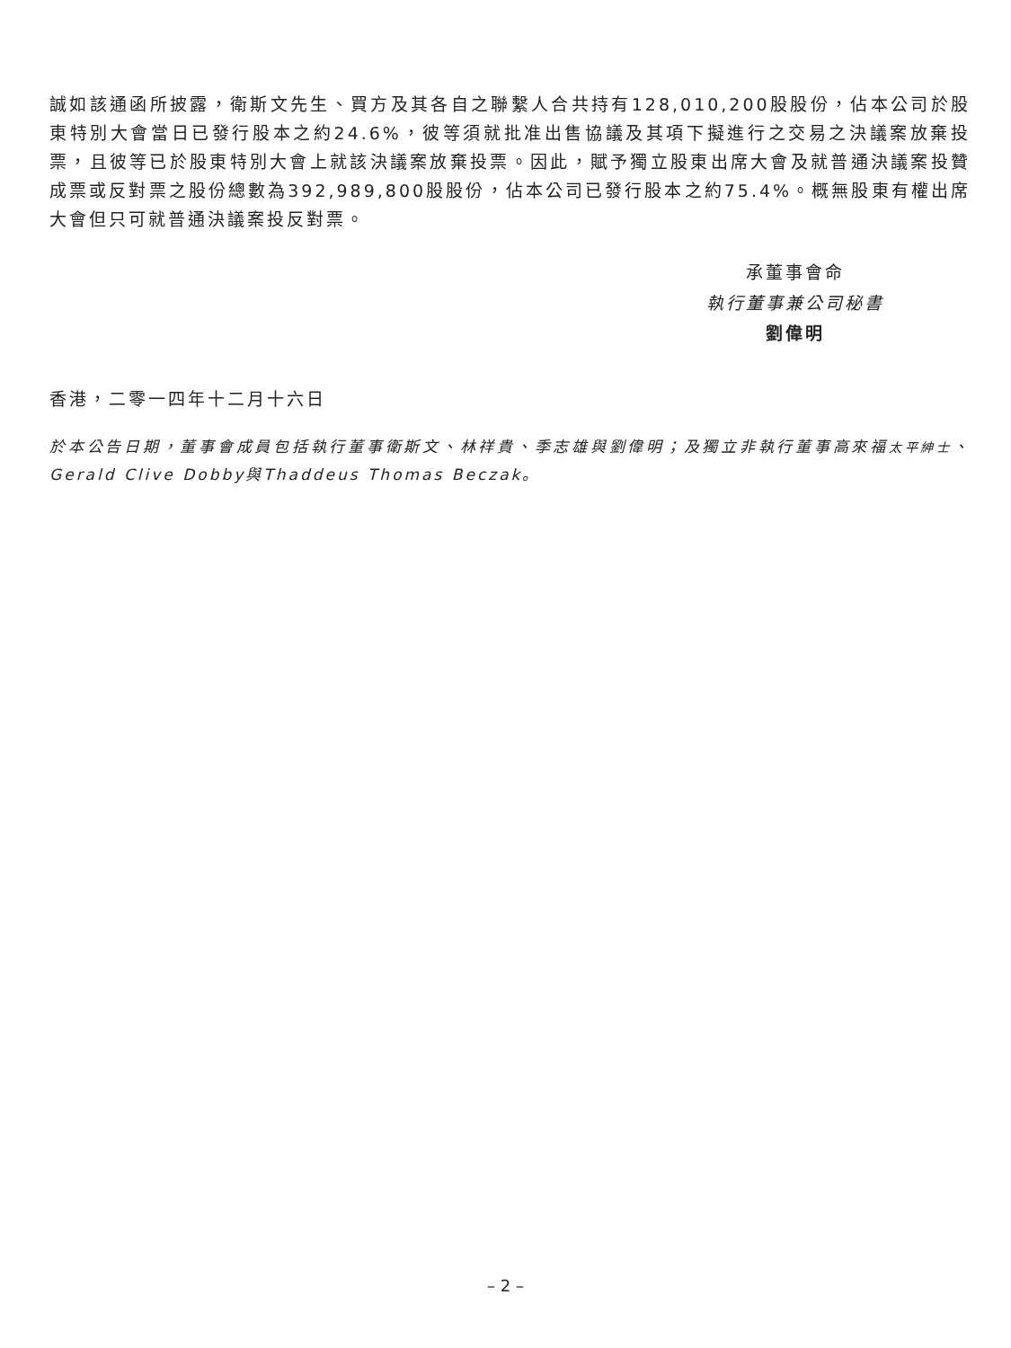誠如該通函所披露，衛斯文先生、買方及其各自之聯繫人合共持有128,010,200股股份，佔本公司於股東特別大會當日已發行股本之約24.6%，彼等須就批准出售協議及其項下擬進行之交易之決議案放棄投票，且彼等已於股東特別大會上就該決議案放棄投票。因此，賦予獨立股東出席大會及就普通決議案投贊成票或反對票之股份總數為392,989,800股股份，佔本公司已發行股本之約75.4%。概無股東有權出席大會但只可就普通決議案投反對票。
承董事會命
執行董事兼公司秘書
劉偉明
香港，二零一四年十二月十六日
於本公告日期，董事會成員包括執行董事衛斯文、林祥貴、季志雄與劉偉明；及獨立非執行董事高來福太平紳士、Gerald Clive Dobby與Thaddeus Thomas Beczak。
– 2 –